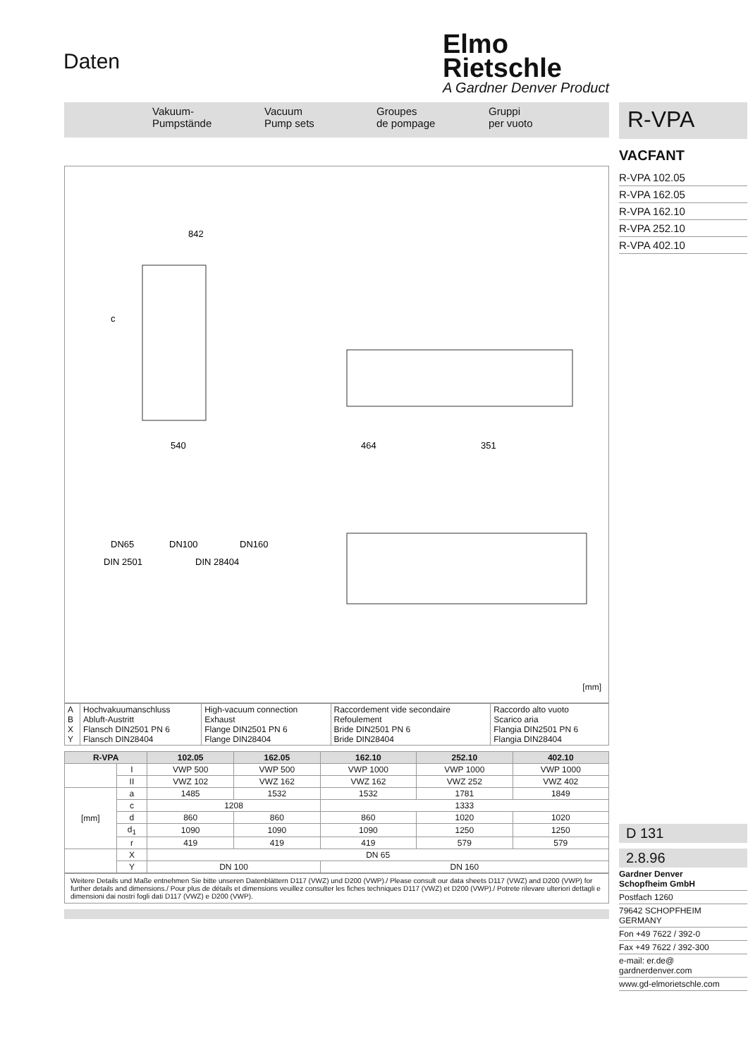Daten
Elmo
Rietschle
A Gardner Denver Product
Vakuum-
Pumpstände
Vacuum
Pump sets
Groupes
de pompage
Gruppi
per vuoto
842
c
540
464
351
DN65
DN100
DN160
DIN 2501
DIN 28404
[mm]
| A B X Y | Hochvakuumanschluss Abluft-Austritt Flansch DIN2501 PN 6 Flansch DIN28404 | High-vacuum connection Exhaust Flange DIN2501 PN 6 Flange DIN28404 | Raccordement vide secondaire Refoulement Bride DIN2501 PN 6 Bride DIN28404 | Raccordo alto vuoto Scarico aria Flangia DIN2501 PN 6 Flangia DIN28404 |
| R-VPA | | 102.05 | 162.05 | 162.10 | 252.10 | 402.10 |
| --- | --- | --- | --- | --- | --- | --- |
| | I | VWP 500 | VWP 500 | VWP 1000 | VWP 1000 | VWP 1000 |
| | II | VWZ 102 | VWZ 162 | VWZ 162 | VWZ 252 | VWZ 402 |
| [mm] | a | 1485 | 1532 | 1532 | 1781 | 1849 |
| | c | 1208 | | 1333 | | |
| | d | 860 | 860 | 860 | 1020 | 1020 |
| | d<sub>1</sub> | 1090 | 1090 | 1090 | 1250 | 1250 |
| | r | 419 | 419 | 419 | 579 | 579 |
| | X | DN 65 | | | | |
| | Y | DN 100 | | DN 160 | | |
Weitere Details und Maße entnehmen Sie bitte unseren Datenblättern D117 (VWZ) und D200 (VWP)./ Please consult our data sheets D117 (VWZ) and D200 (VWP) for further details and dimensions./ Pour plus de détails et dimensions veuillez consulter les fiches techniques D117 (VWZ) et D200 (VWP)./ Potrete rilevare ulteriori dettagli e dimensioni dai nostri fogli dati D117 (VWZ) e D200 (VWP).
R-VPA
VACFANT
R-VPA 102.05
R-VPA 162.05
R-VPA 162.10
R-VPA 252.10
R-VPA 402.10
D 131
2.8.96
Gardner Denver
Schopfheim GmbH
Postfach 1260
79642 SCHOPFHEIM
GERMANY
Fon +49 7622 / 392-0
Fax +49 7622 / 392-300
e-mail: er.de@
gardnerdenver.com
www.gd-elmorietschle.com